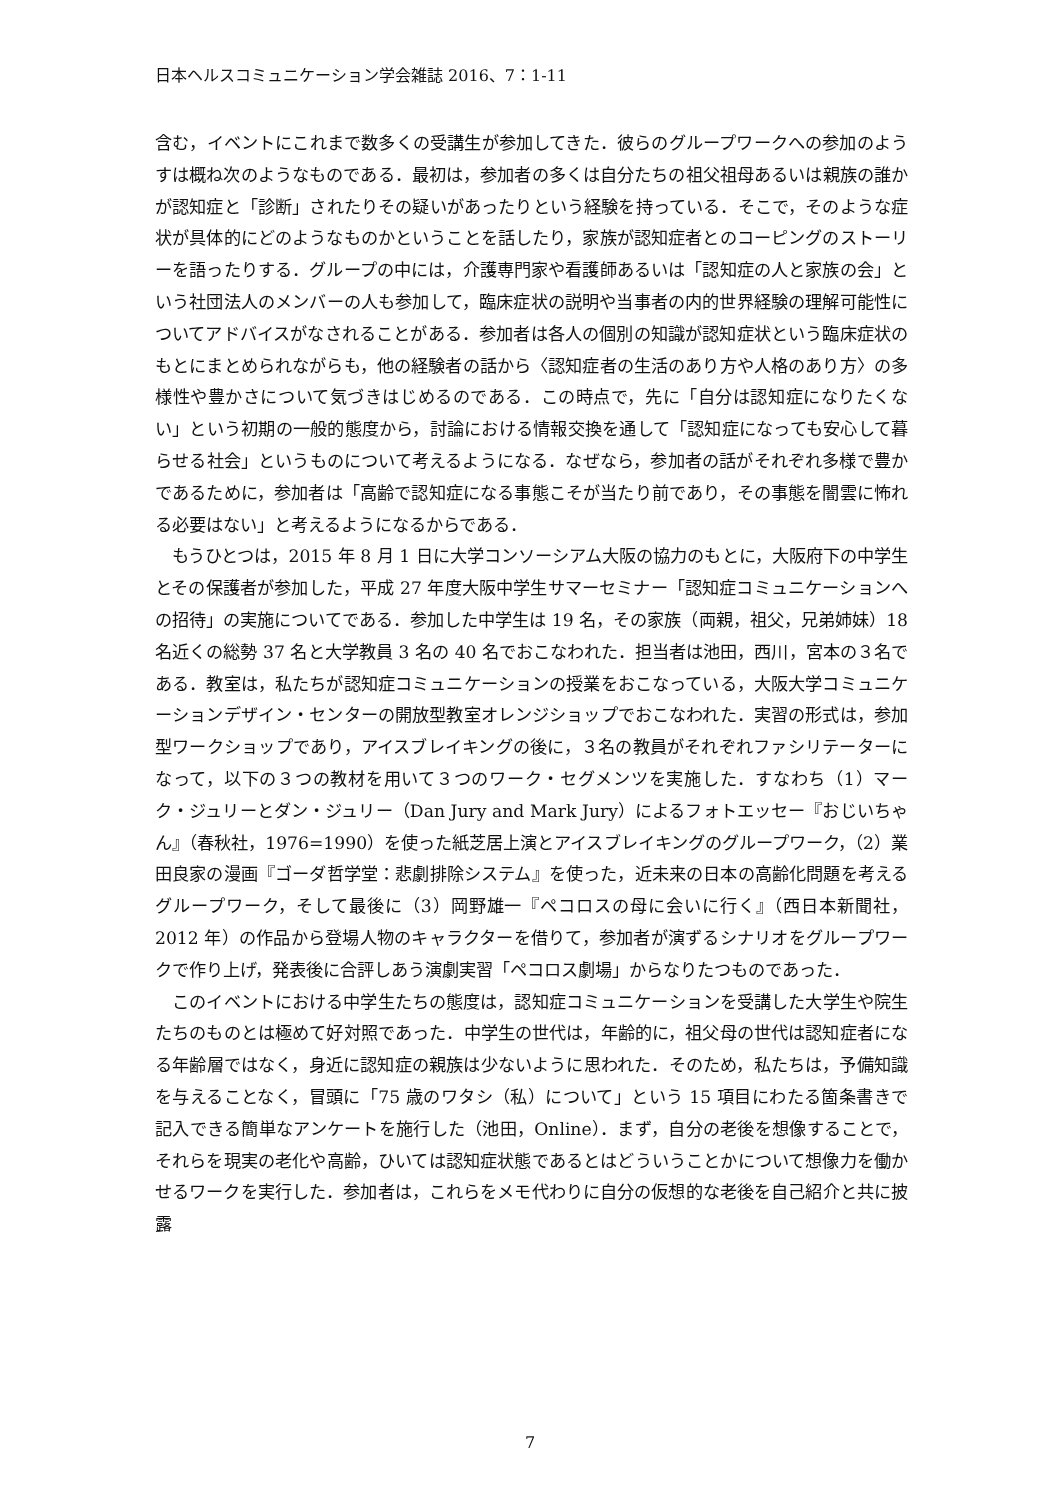日本ヘルスコミュニケーション学会雑誌 2016、7：1-11
含む，イベントにこれまで数多くの受講生が参加してきた．彼らのグループワークへの参加のようすは概ね次のようなものである．最初は，参加者の多くは自分たちの祖父祖母あるいは親族の誰かが認知症と「診断」されたりその疑いがあったりという経験を持っている．そこで，そのような症状が具体的にどのようなものかということを話したり，家族が認知症者とのコーピングのストーリーを語ったりする．グループの中には，介護専門家や看護師あるいは「認知症の人と家族の会」という社団法人のメンバーの人も参加して，臨床症状の説明や当事者の内的世界経験の理解可能性についてアドバイスがなされることがある．参加者は各人の個別の知識が認知症状という臨床症状のもとにまとめられながらも，他の経験者の話から〈認知症者の生活のあり方や人格のあり方〉の多様性や豊かさについて気づきはじめるのである．この時点で，先に「自分は認知症になりたくない」という初期の一般的態度から，討論における情報交換を通して「認知症になっても安心して暮らせる社会」というものについて考えるようになる．なぜなら，参加者の話がそれぞれ多様で豊かであるために，参加者は「高齢で認知症になる事態こそが当たり前であり，その事態を闇雲に怖れる必要はない」と考えるようになるからである．
もうひとつは，2015 年 8 月 1 日に大学コンソーシアム大阪の協力のもとに，大阪府下の中学生とその保護者が参加した，平成 27 年度大阪中学生サマーセミナー「認知症コミュニケーションへの招待」の実施についてである．参加した中学生は 19 名，その家族（両親，祖父，兄弟姉妹）18 名近くの総勢 37 名と大学教員 3 名の 40 名でおこなわれた．担当者は池田，西川，宮本の３名である．教室は，私たちが認知症コミュニケーションの授業をおこなっている，大阪大学コミュニケーションデザイン・センターの開放型教室オレンジショップでおこなわれた．実習の形式は，参加型ワークショップであり，アイスブレイキングの後に，３名の教員がそれぞれファシリテーターになって，以下の３つの教材を用いて３つのワーク・セグメンツを実施した．すなわち（1）マーク・ジュリーとダン・ジュリー（Dan Jury and Mark Jury）によるフォトエッセー『おじいちゃん』（春秋社，1976=1990）を使った紙芝居上演とアイスブレイキングのグループワーク，（2）業田良家の漫画『ゴーダ哲学堂：悲劇排除システム』を使った，近未来の日本の高齢化問題を考えるグループワーク，そして最後に（3）岡野雄一『ペコロスの母に会いに行く』（西日本新聞社，2012 年）の作品から登場人物のキャラクターを借りて，参加者が演ずるシナリオをグループワークで作り上げ，発表後に合評しあう演劇実習「ペコロス劇場」からなりたつものであった．
このイベントにおける中学生たちの態度は，認知症コミュニケーションを受講した大学生や院生たちのものとは極めて好対照であった．中学生の世代は，年齢的に，祖父母の世代は認知症者になる年齢層ではなく，身近に認知症の親族は少ないように思われた．そのため，私たちは，予備知識を与えることなく，冒頭に「75 歳のワタシ（私）について」という 15 項目にわたる箇条書きで記入できる簡単なアンケートを施行した（池田，Online）．まず，自分の老後を想像することで，それらを現実の老化や高齢，ひいては認知症状態であるとはどういうことかについて想像力を働かせるワークを実行した．参加者は，これらをメモ代わりに自分の仮想的な老後を自己紹介と共に披露
7